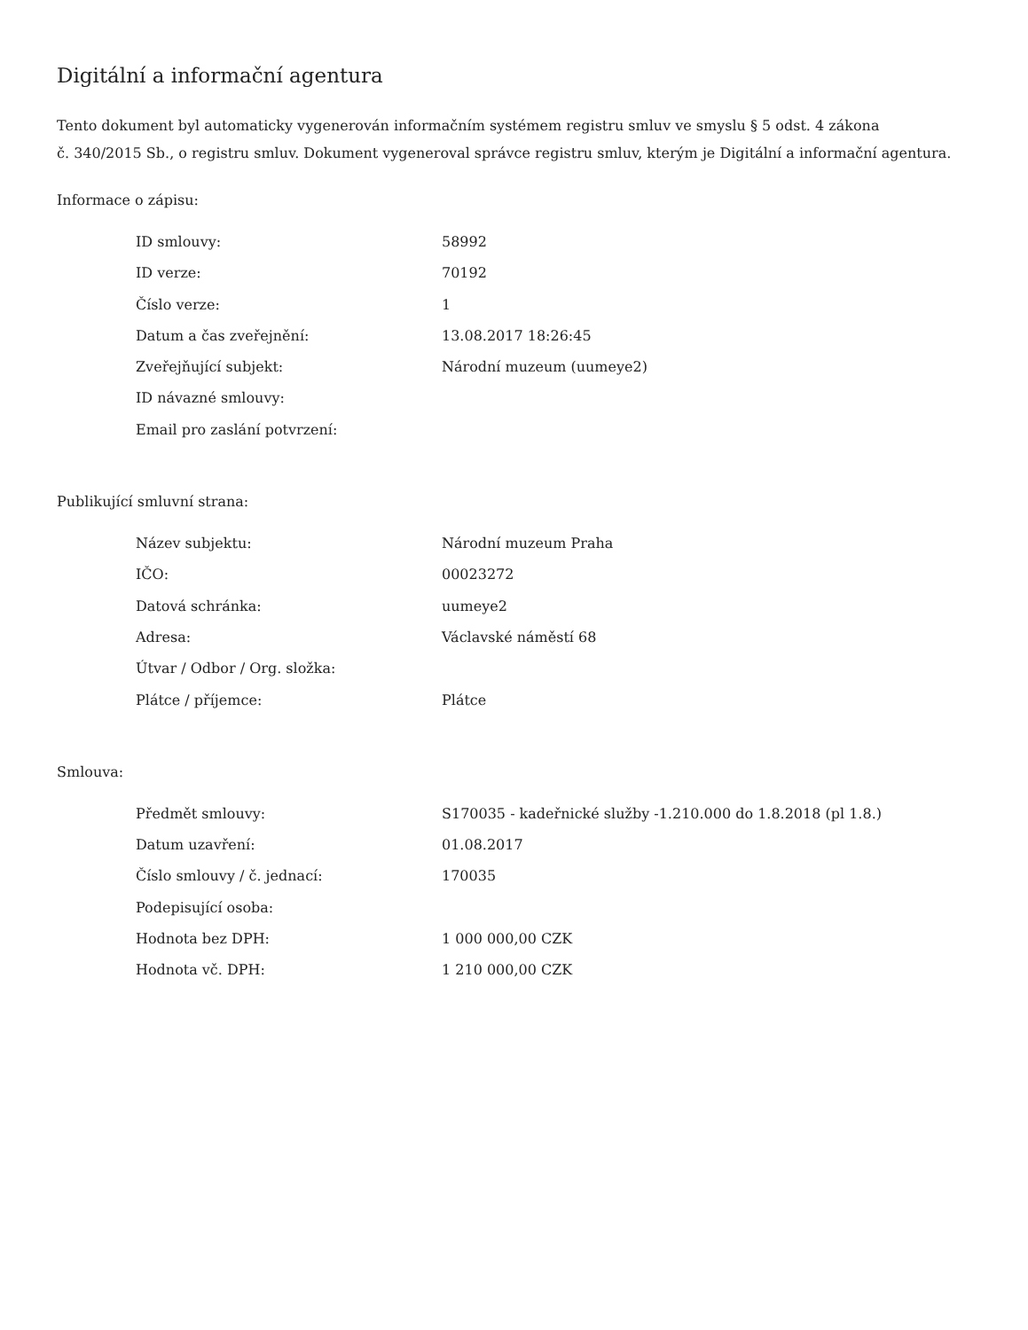Digitální a informační agentura
Tento dokument byl automaticky vygenerován informačním systémem registru smluv ve smyslu § 5 odst. 4 zákona
č. 340/2015 Sb., o registru smluv. Dokument vygeneroval správce registru smluv, kterým je Digitální a informační agentura.
Informace o zápisu:
| ID smlouvy: | 58992 |
| ID verze: | 70192 |
| Číslo verze: | 1 |
| Datum a čas zveřejnění: | 13.08.2017 18:26:45 |
| Zveřejňující subjekt: | Národní muzeum (uumeye2) |
| ID návazné smlouvy: | |
| Email pro zaslání potvrzení: | |
Publikující smluvní strana:
| Název subjektu: | Národní muzeum Praha |
| IČO: | 00023272 |
| Datová schránka: | uumeye2 |
| Adresa: | Václavské náměstí 68 |
| Útvar / Odbor / Org. složka: | |
| Plátce / příjemce: | Plátce |
Smlouva:
| Předmět smlouvy: | S170035 - kadeřnické služby -1.210.000 do 1.8.2018 (pl 1.8.) |
| Datum uzavření: | 01.08.2017 |
| Číslo smlouvy / č. jednací: | 170035 |
| Podepisující osoba: | |
| Hodnota bez DPH: | 1 000 000,00 CZK |
| Hodnota vč. DPH: | 1 210 000,00 CZK |